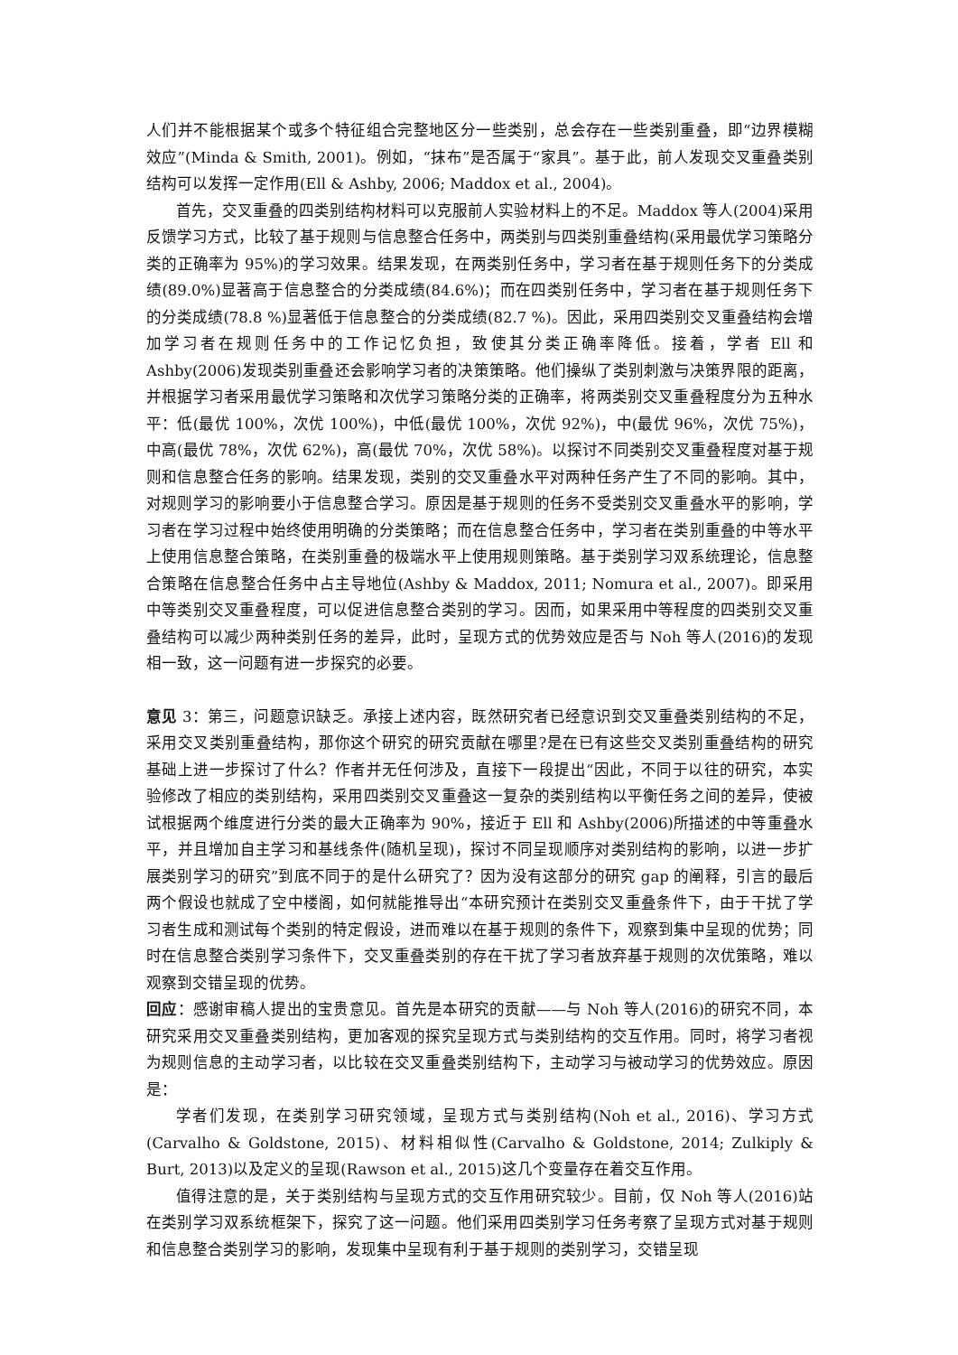人们并不能根据某个或多个特征组合完整地区分一些类别，总会存在一些类别重叠，即“边界模糊效应”(Minda & Smith, 2001)。例如，“抹布”是否属于“家具”。基于此，前人发现交叉重叠类别结构可以发挥一定作用(Ell & Ashby, 2006; Maddox et al., 2004)。
首先，交叉重叠的四类别结构材料可以克服前人实验材料上的不足。Maddox 等人(2004)采用反馈学习方式，比较了基于规则与信息整合任务中，两类别与四类别重叠结构(采用最优学习策略分类的正确率为 95%)的学习效果。结果发现，在两类别任务中，学习者在基于规则任务下的分类成绩(89.0%)显著高于信息整合的分类成绩(84.6%)；而在四类别任务中，学习者在基于规则任务下的分类成绩(78.8 %)显著低于信息整合的分类成绩(82.7 %)。因此，采用四类别交叉重叠结构会增加学习者在规则任务中的工作记忆负担，致使其分类正确率降低。接着，学者 Ell 和 Ashby(2006)发现类别重叠还会影响学习者的决策策略。他们操纵了类别刺激与决策界限的距离，并根据学习者采用最优学习策略和次优学习策略分类的正确率，将两类别交叉重叠程度分为五种水平：低(最优 100%，次优 100%)，中低(最优 100%，次优 92%)，中(最优 96%，次优 75%)，中高(最优 78%，次优 62%)，高(最优 70%，次优 58%)。以探讨不同类别交叉重叠程度对基于规则和信息整合任务的影响。结果发现，类别的交叉重叠水平对两种任务产生了不同的影响。其中，对规则学习的影响要小于信息整合学习。原因是基于规则的任务不受类别交叉重叠水平的影响，学习者在学习过程中始终使用明确的分类策略；而在信息整合任务中，学习者在类别重叠的中等水平上使用信息整合策略，在类别重叠的极端水平上使用规则策略。基于类别学习双系统理论，信息整合策略在信息整合任务中占主导地位(Ashby & Maddox, 2011; Nomura et al., 2007)。即采用中等类别交叉重叠程度，可以促进信息整合类别的学习。因而，如果采用中等程度的四类别交叉重叠结构可以减少两种类别任务的差异，此时，呈现方式的优势效应是否与 Noh 等人(2016)的发现相一致，这一问题有进一步探究的必要。
意见 3：第三，问题意识缺乏。承接上述内容，既然研究者已经意识到交叉重叠类别结构的不足，采用交叉类别重叠结构，那你这个研究的研究贡献在哪里?是在已有这些交叉类别重叠结构的研究基础上进一步探讨了什么？作者并无任何涉及，直接下一段提出“因此，不同于以往的研究，本实验修改了相应的类别结构，采用四类别交叉重叠这一复杂的类别结构以平衡任务之间的差异，使被试根据两个维度进行分类的最大正确率为 90%，接近于 Ell 和 Ashby(2006)所描述的中等重叠水平，并且增加自主学习和基线条件(随机呈现)，探讨不同呈现顺序对类别结构的影响，以进一步扩展类别学习的研究”到底不同于的是什么研究了？因为没有这部分的研究 gap 的阐释，引言的最后两个假设也就成了空中楼阁，如何就能推导出“本研究预计在类别交叉重叠条件下，由于干扰了学习者生成和测试每个类别的特定假设，进而难以在基于规则的条件下，观察到集中呈现的优势；同时在信息整合类别学习条件下，交叉重叠类别的存在干扰了学习者放弃基于规则的次优策略，难以观察到交错呈现的优势。
回应：感谢审稿人提出的宝贵意见。首先是本研究的贡献——与 Noh 等人(2016)的研究不同，本研究采用交叉重叠类别结构，更加客观的探究呈现方式与类别结构的交互作用。同时，将学习者视为规则信息的主动学习者，以比较在交叉重叠类别结构下，主动学习与被动学习的优势效应。原因是：
学者们发现，在类别学习研究领域，呈现方式与类别结构(Noh et al., 2016)、学习方式(Carvalho & Goldstone, 2015)、材料相似性(Carvalho & Goldstone, 2014; Zulkiply & Burt, 2013)以及定义的呈现(Rawson et al., 2015)这几个变量存在着交互作用。
值得注意的是，关于类别结构与呈现方式的交互作用研究较少。目前，仅 Noh 等人(2016)站在类别学习双系统框架下，探究了这一问题。他们采用四类别学习任务考察了呈现方式对基于规则和信息整合类别学习的影响，发现集中呈现有利于基于规则的类别学习，交错呈现